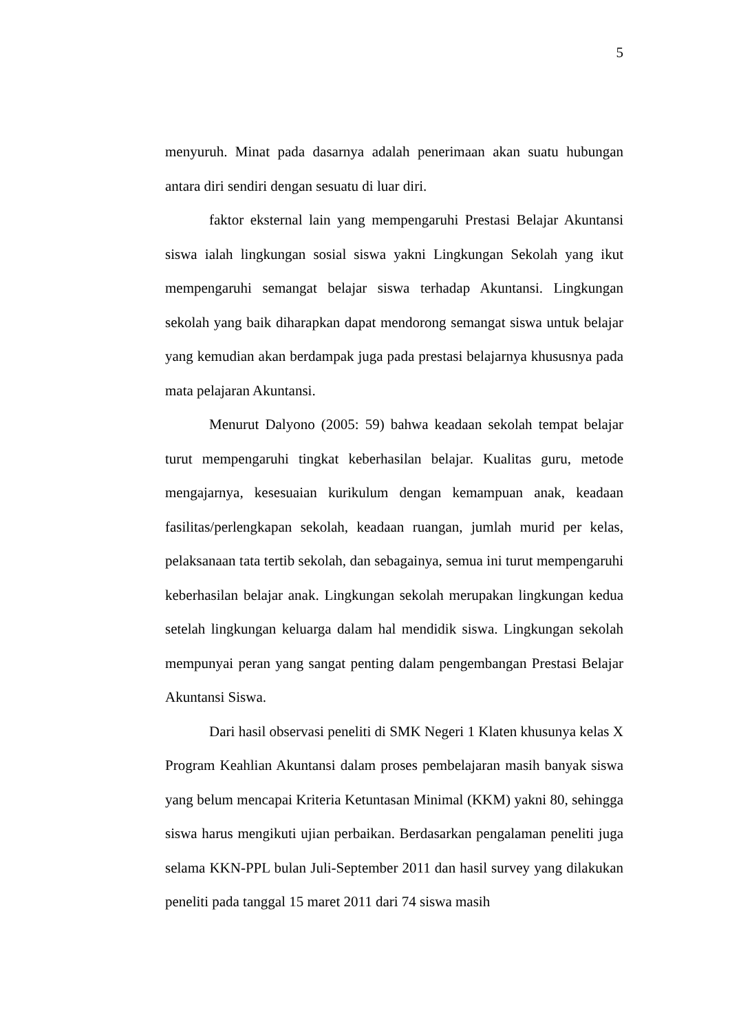5
menyuruh. Minat pada dasarnya adalah penerimaan akan suatu hubungan antara diri sendiri dengan sesuatu di luar diri.
faktor eksternal lain yang mempengaruhi Prestasi Belajar Akuntansi siswa ialah lingkungan sosial siswa yakni Lingkungan Sekolah yang ikut mempengaruhi semangat belajar siswa terhadap Akuntansi. Lingkungan sekolah yang baik diharapkan dapat mendorong semangat siswa untuk belajar yang kemudian akan berdampak juga pada prestasi belajarnya khususnya pada mata pelajaran Akuntansi.
Menurut Dalyono (2005: 59) bahwa keadaan sekolah tempat belajar turut mempengaruhi tingkat keberhasilan belajar. Kualitas guru, metode mengajarnya, kesesuaian kurikulum dengan kemampuan anak, keadaan fasilitas/perlengkapan sekolah, keadaan ruangan, jumlah murid per kelas, pelaksanaan tata tertib sekolah, dan sebagainya, semua ini turut mempengaruhi keberhasilan belajar anak. Lingkungan sekolah merupakan lingkungan kedua setelah lingkungan keluarga dalam hal mendidik siswa. Lingkungan sekolah mempunyai peran yang sangat penting dalam pengembangan Prestasi Belajar Akuntansi Siswa.
Dari hasil observasi peneliti di SMK Negeri 1 Klaten khusunya kelas X Program Keahlian Akuntansi dalam proses pembelajaran masih banyak siswa yang belum mencapai Kriteria Ketuntasan Minimal (KKM) yakni 80, sehingga siswa harus mengikuti ujian perbaikan. Berdasarkan pengalaman peneliti juga selama KKN-PPL bulan Juli-September 2011 dan hasil survey yang dilakukan peneliti pada tanggal 15 maret 2011 dari 74 siswa masih